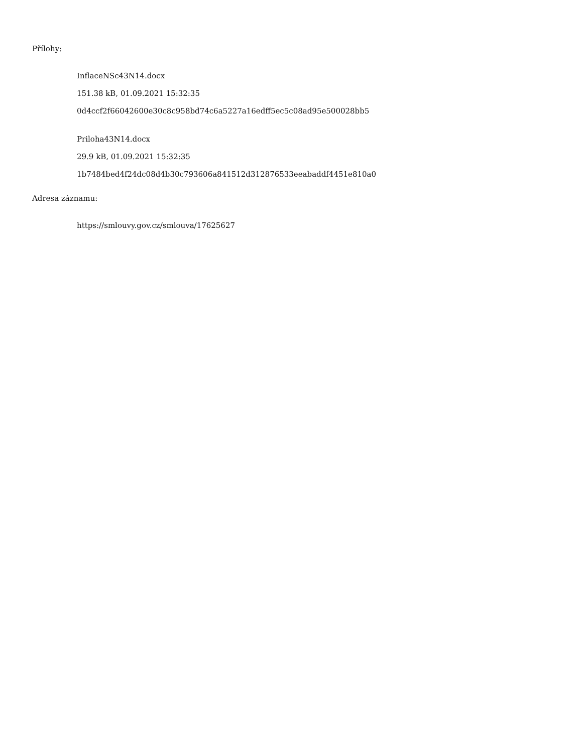Přílohy:
InflaceNSc43N14.docx
151.38 kB, 01.09.2021 15:32:35
0d4ccf2f66042600e30c8c958bd74c6a5227a16edff5ec5c08ad95e500028bb5
Priloha43N14.docx
29.9 kB, 01.09.2021 15:32:35
1b7484bed4f24dc08d4b30c793606a841512d312876533eeabaddf4451e810a0
Adresa záznamu:
https://smlouvy.gov.cz/smlouva/17625627